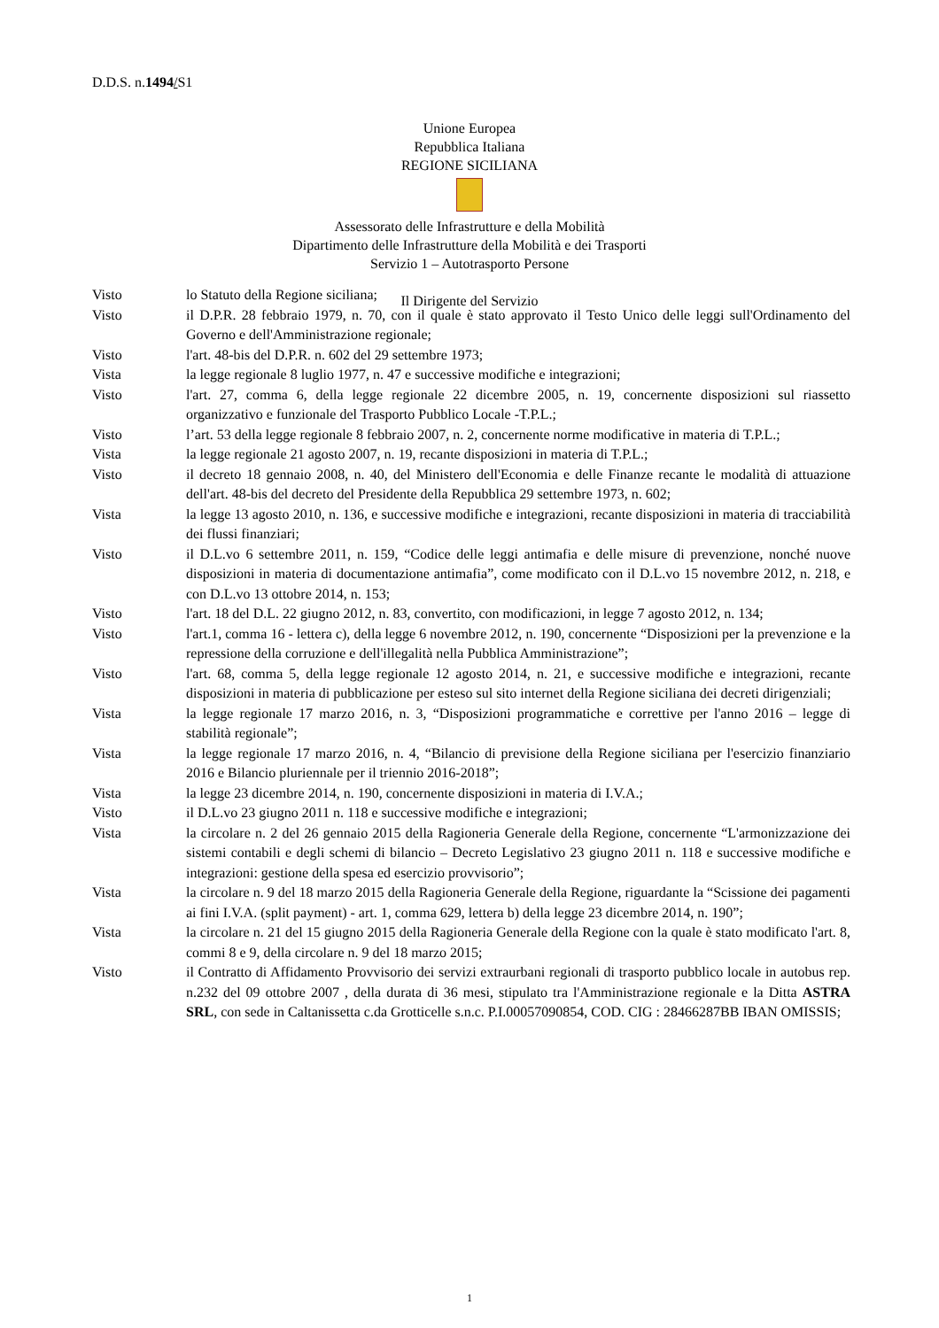D.D.S. n.1494/S1
Unione Europea
Repubblica Italiana
REGIONE SICILIANA
Assessorato delle Infrastrutture e della Mobilità
Dipartimento delle Infrastrutture della Mobilità e dei Trasporti
Servizio 1 – Autotrasporto Persone
Il Dirigente del Servizio
Visto lo Statuto della Regione siciliana;
Visto il D.P.R. 28 febbraio 1979, n. 70, con il quale è stato approvato il Testo Unico delle leggi sull'Ordinamento del Governo e dell'Amministrazione regionale;
Visto l'art. 48-bis del D.P.R. n. 602 del 29 settembre 1973;
Vista la legge regionale 8 luglio 1977, n. 47 e successive modifiche e integrazioni;
Visto l'art. 27, comma 6, della legge regionale 22 dicembre 2005, n. 19, concernente disposizioni sul riassetto organizzativo e funzionale del Trasporto Pubblico Locale -T.P.L.;
Visto l’art. 53 della legge regionale 8 febbraio 2007, n. 2, concernente norme modificative in materia di T.P.L.;
Vista la legge regionale 21 agosto 2007, n. 19, recante disposizioni in materia di T.P.L.;
Visto il decreto 18 gennaio 2008, n. 40, del Ministero dell'Economia e delle Finanze recante le modalità di attuazione dell'art. 48-bis del decreto del Presidente della Repubblica 29 settembre 1973, n. 602;
Vista la legge 13 agosto 2010, n. 136, e successive modifiche e integrazioni, recante disposizioni in materia di tracciabilità dei flussi finanziari;
Visto il D.L.vo 6 settembre 2011, n. 159, “Codice delle leggi antimafia e delle misure di prevenzione, nonché nuove disposizioni in materia di documentazione antimafia”, come modificato con il D.L.vo 15 novembre 2012, n. 218, e con D.L.vo 13 ottobre 2014, n. 153;
Visto l'art. 18 del D.L. 22 giugno 2012, n. 83, convertito, con modificazioni, in legge 7 agosto 2012, n. 134;
Visto l'art.1, comma 16 - lettera c), della legge 6 novembre 2012, n. 190, concernente “Disposizioni per la prevenzione e la repressione della corruzione e dell'illegalità nella Pubblica Amministrazione”;
Visto l'art. 68, comma 5, della legge regionale 12 agosto 2014, n. 21, e successive modifiche e integrazioni, recante disposizioni in materia di pubblicazione per esteso sul sito internet della Regione siciliana dei decreti dirigenziali;
Vista la legge regionale 17 marzo 2016, n. 3, “Disposizioni programmatiche e correttive per l'anno 2016 – legge di stabilità regionale”;
Vista la legge regionale 17 marzo 2016, n. 4, “Bilancio di previsione della Regione siciliana per l'esercizio finanziario 2016 e Bilancio pluriennale per il triennio 2016-2018”;
Vista la legge 23 dicembre 2014, n. 190, concernente disposizioni in materia di I.V.A.;
Visto il D.L.vo 23 giugno 2011 n. 118 e successive modifiche e integrazioni;
Vista la circolare n. 2 del 26 gennaio 2015 della Ragioneria Generale della Regione, concernente “L'armonizzazione dei sistemi contabili e degli schemi di bilancio – Decreto Legislativo 23 giugno 2011 n. 118 e successive modifiche e integrazioni: gestione della spesa ed esercizio provvisorio”;
Vista la circolare n. 9 del 18 marzo 2015 della Ragioneria Generale della Regione, riguardante la “Scissione dei pagamenti ai fini I.V.A. (split payment) - art. 1, comma 629, lettera b) della legge 23 dicembre 2014, n. 190”;
Vista la circolare n. 21 del 15 giugno 2015 della Ragioneria Generale della Regione con la quale è stato modificato l'art. 8, commi 8 e 9, della circolare n. 9 del 18 marzo 2015;
Visto il Contratto di Affidamento Provvisorio dei servizi extraurbani regionali di trasporto pubblico locale in autobus rep. n.232 del 09 ottobre 2007 , della durata di 36 mesi, stipulato tra l'Amministrazione regionale e la Ditta ASTRA SRL, con sede in Caltanissetta c.da Grotticelle s.n.c. P.I.00057090854, COD. CIG : 28466287BB IBAN OMISSIS;
1